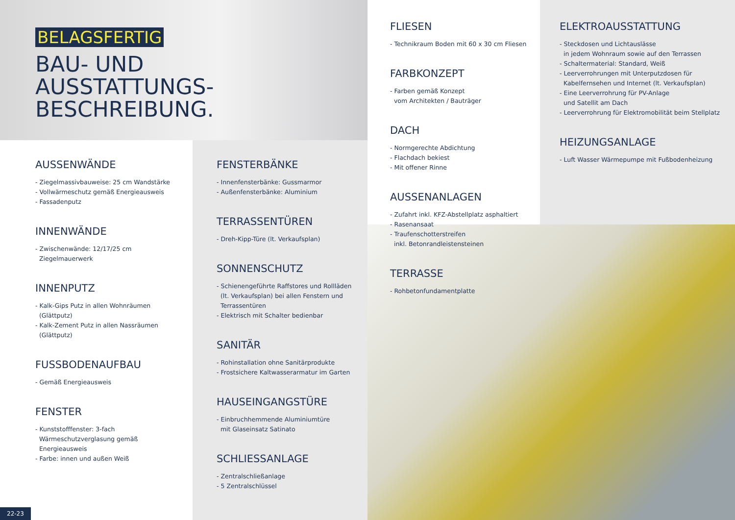BELAGSFERTIG
BAU- UND
AUSSTATTUNGS-
BESCHREIBUNG.
AUSSENWÄNDE
- Ziegelmassivbauweise: 25 cm Wandstärke
- Vollwärmeschutz gemäß Energieausweis
- Fassadenputz
INNENWÄNDE
- Zwischenwände: 12/17/25 cm
Ziegelmauerwerk
INNENPUTZ
- Kalk-Gips Putz in allen Wohnräumen
(Glättputz)
- Kalk-Zement Putz in allen Nassräumen
(Glättputz)
FUSSBODENAUFBAU
- Gemäß Energieausweis
FENSTER
- Kunststofffenster: 3-fach
Wärmeschutzverglasung gemäß
Energieausweis
- Farbe: innen und außen Weiß
FENSTERBÄNKE
- Innenfensterbänke: Gussmarmor
- Außenfensterbänke: Aluminium
TERRASSENTÜREN
- Dreh-Kipp-Türe (lt. Verkaufsplan)
SONNENSCHUTZ
- Schienengeführte Raffstores und Rollläden
(lt. Verkaufsplan) bei allen Fenstern und
Terrassentüren
- Elektrisch mit Schalter bedienbar
SANITÄR
- Rohinstallation ohne Sanitärprodukte
- Frostsichere Kaltwasserarmatur im Garten
HAUSEINGANGSTÜRE
- Einbruchhemmende Aluminiumtüre
mit Glaseinsatz Satinato
SCHLIESSANLAGE
- Zentralschließanlage
- 5 Zentralschlüssel
FLIESEN
- Technikraum Boden mit 60 x 30 cm Fliesen
FARBKONZEPT
- Farben gemäß Konzept
vom Architekten / Bauträger
DACH
- Normgerechte Abdichtung
- Flachdach bekiest
- Mit offener Rinne
AUSSENANLAGEN
- Zufahrt inkl. KFZ-Abstellplatz asphaltiert
- Rasenansaat
- Traufenschotterstreifen
inkl. Betonrandleistensteinen
TERRASSE
- Rohbetonfundamentplatte
ELEKTROAUSSTATTUNG
- Steckdosen und Lichtauslässe
in jedem Wohnraum sowie auf den Terrassen
- Schaltermaterial: Standard, Weiß
- Leerverrohrungen mit Unterputzdosen für
Kabelfernsehen und Internet (lt. Verkaufsplan)
- Eine Leerverrohrung für PV-Anlage
und Satellit am Dach
- Leerverrohrung für Elektromobilität beim Stellplatz
HEIZUNGSANLAGE
- Luft Wasser Wärmepumpe mit Fußbodenheizung
22-23